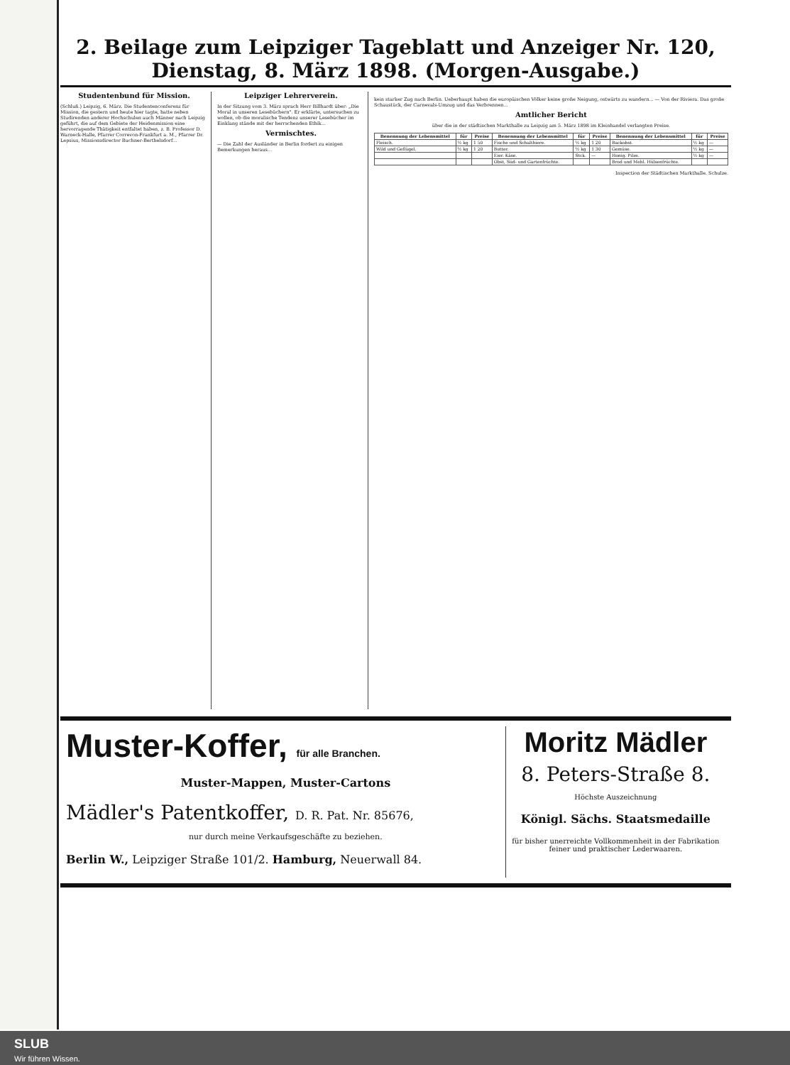2. Beilage zum Leipziger Tageblatt und Anzeiger Nr. 120, Dienstag, 8. März 1898. (Morgen-Ausgabe.)
Studentenbund für Mission.
(Schluß.) Leipzig, 6. März. Die Studentenconferenz für Mission, die gestern und heute hier tagte, hatte neben Studirenden anderer Hochschulen auch Männer nach Leipzig geführt, die auf dem Gebiete der Heidenmission eine hervorragende Thätigkeit entfaltet haben, z. B. Professor D. Warneck-Halle, Pfarrer Correvon-Frankfurt a. M., Pfarrer Dr. Lepsius, Missionsdirector Buchner-Berthelsdorf...
Leipziger Lehrerverein.
In der Sitzung vom 3. März sprach Herr Billhardt über: „Die Moral in unseren Lesebüchern". Er erklärte, untersuchen zu wollen, ob die moralische Tendenz unserer Lesebücher im Einklang stände mit der herrschenden Ethik...
Vermischtes.
— Die Zahl der Ausländer in Berlin fordert zu einigen Bemerkungen heraus...
kein starker Zug nach Berlin. Ueberhaupt haben die europäischen Völker keine große Neigung, ostwärts zu wandern... — Von der Riviera. Das große Schaustück, der Carnevals-Umzug und das Verbrennen...
Amtlicher Bericht
über die in der städtischen Markthalle zu Leipzig am 5. März 1898 im Kleinhandel verlangten Preise.
| Benennung der Lebensmittel | für | Preise | Benennung der Lebensmittel | für | Preise | Benennung der Lebensmittel | für | Preise |
| --- | --- | --- | --- | --- | --- | --- | --- | --- |
| Fleisch. | ½ kg | 1 50 | Fische und Schalthiere. | ½ kg | 1 20 | Backobst. | ½ kg | — |
| Wild und Geflügel. | ½ kg | 1 20 | Butter. | ½ kg | 1 30 | Gemüse. | ½ kg | — |
| | | | Eier. Käse. | Stck. | — | Honig. Pilze. | ½ kg | — |
| | | | Obst, Süd- und Gartenfrüchte. | | | Brod und Mehl. Hülsenfrüchte. | | |
Inspection der Städtischen Markthalle. Schulze.
Muster-Koffer, für alle Branchen.
Muster-Mappen, Muster-Cartons
Mädler's Patentkoffer, D. R. Pat. Nr. 85676,
nur durch meine Verkaufsgeschäfte zu beziehen.
Berlin W., Leipziger Straße 101/2. Hamburg, Neuerwall 84.
Moritz Mädler
8. Peters-Straße 8.
Höchste Auszeichnung
Königl. Sächs. Staatsmedaille
für bisher unerreichte Vollkommenheit in der Fabrikation feiner und praktischer Lederwaaren.
SLUB
Wir führen Wissen.